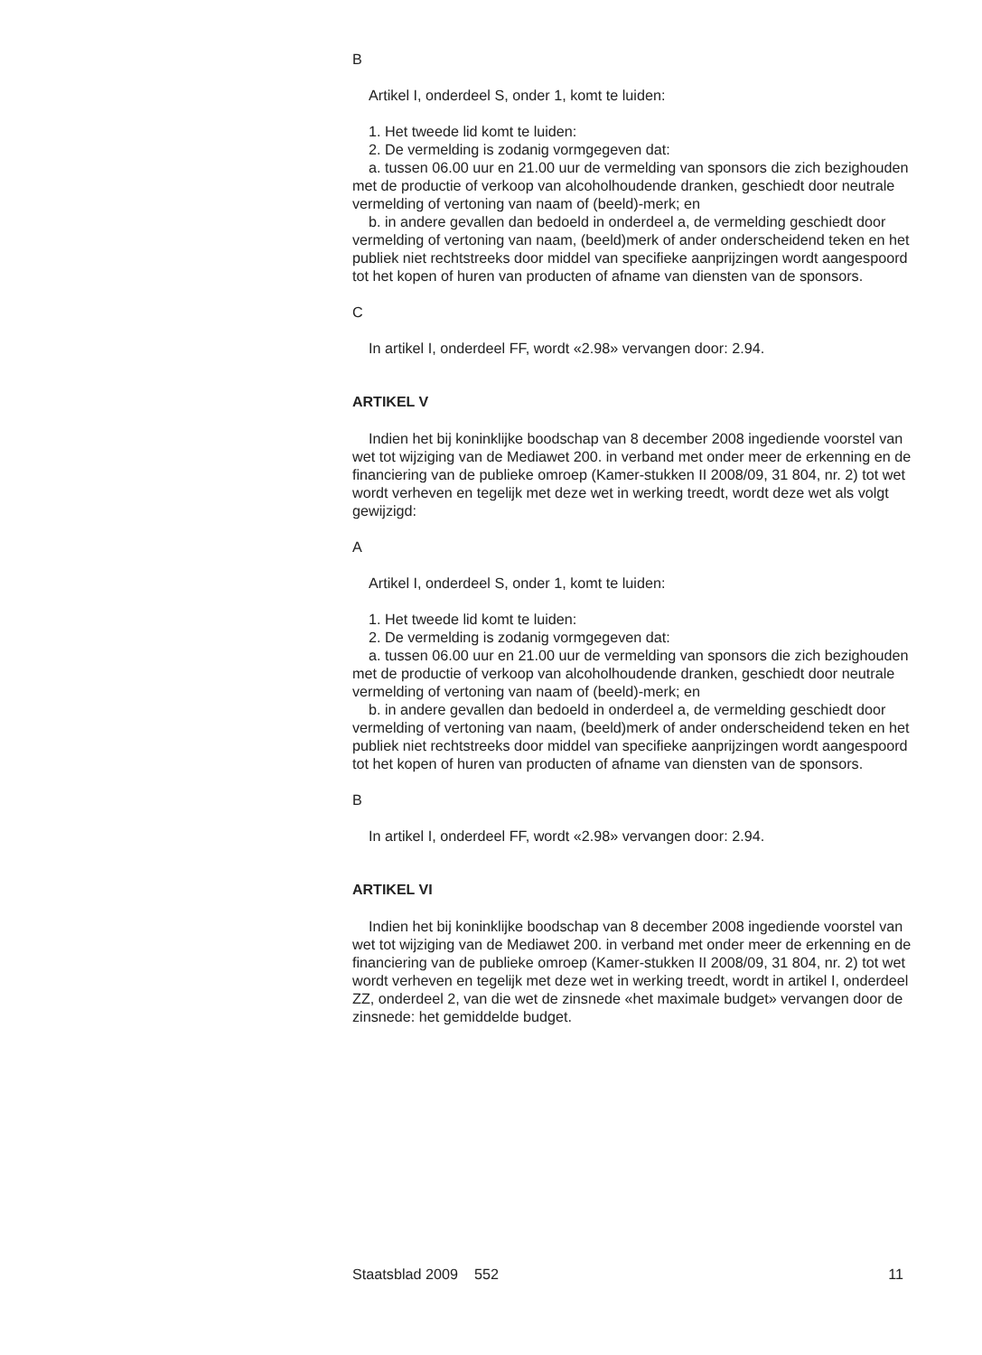B
Artikel I, onderdeel S, onder 1, komt te luiden:
1. Het tweede lid komt te luiden:
2. De vermelding is zodanig vormgegeven dat:
a. tussen 06.00 uur en 21.00 uur de vermelding van sponsors die zich bezighouden met de productie of verkoop van alcoholhoudende dranken, geschiedt door neutrale vermelding of vertoning van naam of (beeld)-merk; en
b. in andere gevallen dan bedoeld in onderdeel a, de vermelding geschiedt door vermelding of vertoning van naam, (beeld)merk of ander onderscheidend teken en het publiek niet rechtstreeks door middel van specifieke aanprijzingen wordt aangespoord tot het kopen of huren van producten of afname van diensten van de sponsors.
C
In artikel I, onderdeel FF, wordt «2.98» vervangen door: 2.94.
ARTIKEL V
Indien het bij koninklijke boodschap van 8 december 2008 ingediende voorstel van wet tot wijziging van de Mediawet 200. in verband met onder meer de erkenning en de financiering van de publieke omroep (Kamer-stukken II 2008/09, 31 804, nr. 2) tot wet wordt verheven en tegelijk met deze wet in werking treedt, wordt deze wet als volgt gewijzigd:
A
Artikel I, onderdeel S, onder 1, komt te luiden:
1. Het tweede lid komt te luiden:
2. De vermelding is zodanig vormgegeven dat:
a. tussen 06.00 uur en 21.00 uur de vermelding van sponsors die zich bezighouden met de productie of verkoop van alcoholhoudende dranken, geschiedt door neutrale vermelding of vertoning van naam of (beeld)-merk; en
b. in andere gevallen dan bedoeld in onderdeel a, de vermelding geschiedt door vermelding of vertoning van naam, (beeld)merk of ander onderscheidend teken en het publiek niet rechtstreeks door middel van specifieke aanprijzingen wordt aangespoord tot het kopen of huren van producten of afname van diensten van de sponsors.
B
In artikel I, onderdeel FF, wordt «2.98» vervangen door: 2.94.
ARTIKEL VI
Indien het bij koninklijke boodschap van 8 december 2008 ingediende voorstel van wet tot wijziging van de Mediawet 200. in verband met onder meer de erkenning en de financiering van de publieke omroep (Kamer-stukken II 2008/09, 31 804, nr. 2) tot wet wordt verheven en tegelijk met deze wet in werking treedt, wordt in artikel I, onderdeel ZZ, onderdeel 2, van die wet de zinsnede «het maximale budget» vervangen door de zinsnede: het gemiddelde budget.
Staatsblad 2009 552 11